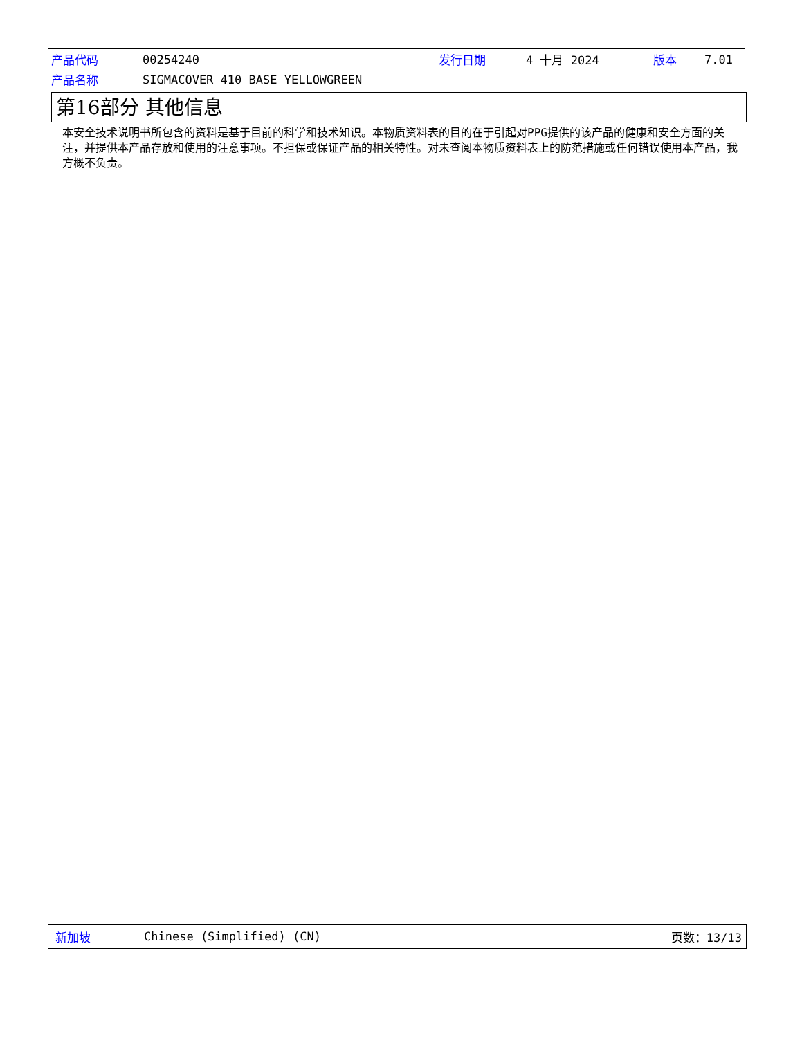| 产品代码 | 00254240 | 发行日期 | 4 十月 2024 | 版本 | 7.01 |
| 产品名称 | SIGMACOVER 410 BASE YELLOWGREEN | | | | |
第16部分 其他信息
本安全技术说明书所包含的资料是基于目前的科学和技术知识。本物质资料表的目的在于引起对PPG提供的该产品的健康和安全方面的关注，并提供本产品存放和使用的注意事项。不担保或保证产品的相关特性。对未查阅本物质资料表上的防范措施或任何错误使用本产品，我方概不负责。
新加坡 Chinese (Simplified) (CN) 页数：13/13